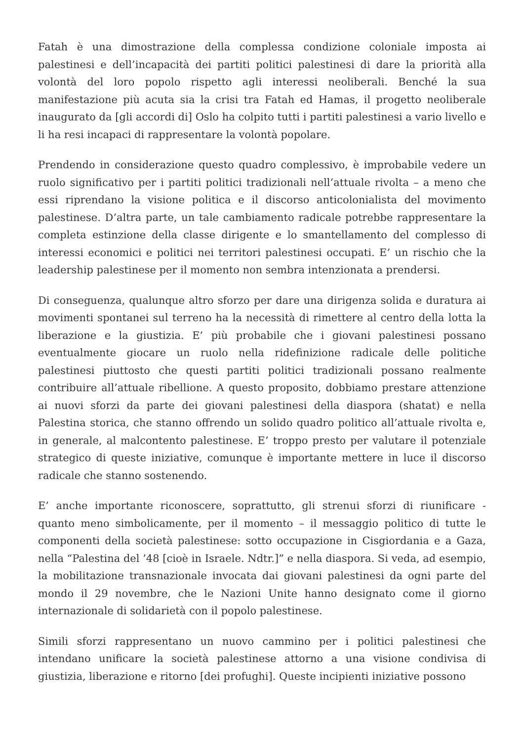Fatah è una dimostrazione della complessa condizione coloniale imposta ai palestinesi e dell’incapacità dei partiti politici palestinesi di dare la priorità alla volontà del loro popolo rispetto agli interessi neoliberali. Benché la sua manifestazione più acuta sia la crisi tra Fatah ed Hamas, il progetto neoliberale inaugurato da [gli accordi di] Oslo ha colpito tutti i partiti palestinesi a vario livello e li ha resi incapaci di rappresentare la volontà popolare.
Prendendo in considerazione questo quadro complessivo, è improbabile vedere un ruolo significativo per i partiti politici tradizionali nell’attuale rivolta – a meno che essi riprendano la visione politica e il discorso anticolonialista del movimento palestinese. D’altra parte, un tale cambiamento radicale potrebbe rappresentare la completa estinzione della classe dirigente e lo smantellamento del complesso di interessi economici e politici nei territori palestinesi occupati. E’ un rischio che la leadership palestinese per il momento non sembra intenzionata a prendersi.
Di conseguenza, qualunque altro sforzo per dare una dirigenza solida e duratura ai movimenti spontanei sul terreno ha la necessità di rimettere al centro della lotta la liberazione e la giustizia. E’ più probabile che i giovani palestinesi possano eventualmente giocare un ruolo nella ridefinizione radicale delle politiche palestinesi piuttosto che questi partiti politici tradizionali possano realmente contribuire all’attuale ribellione. A questo proposito, dobbiamo prestare attenzione ai nuovi sforzi da parte dei giovani palestinesi della diaspora (shatat) e nella Palestina storica, che stanno offrendo un solido quadro politico all’attuale rivolta e, in generale, al malcontento palestinese. E’ troppo presto per valutare il potenziale strategico di queste iniziative, comunque è importante mettere in luce il discorso radicale che stanno sostenendo.
E’ anche importante riconoscere, soprattutto, gli strenui sforzi di riunificare - quanto meno simbolicamente, per il momento – il messaggio politico di tutte le componenti della società palestinese: sotto occupazione in Cisgiordania e a Gaza, nella “Palestina del ’48 [cioè in Israele. Ndtr.]” e nella diaspora. Si veda, ad esempio, la mobilitazione transnazionale invocata dai giovani palestinesi da ogni parte del mondo il 29 novembre, che le Nazioni Unite hanno designato come il giorno internazionale di solidarietà con il popolo palestinese.
Simili sforzi rappresentano un nuovo cammino per i politici palestinesi che intendano unificare la società palestinese attorno a una visione condivisa di giustizia, liberazione e ritorno [dei profughi]. Queste incipienti iniziative possono